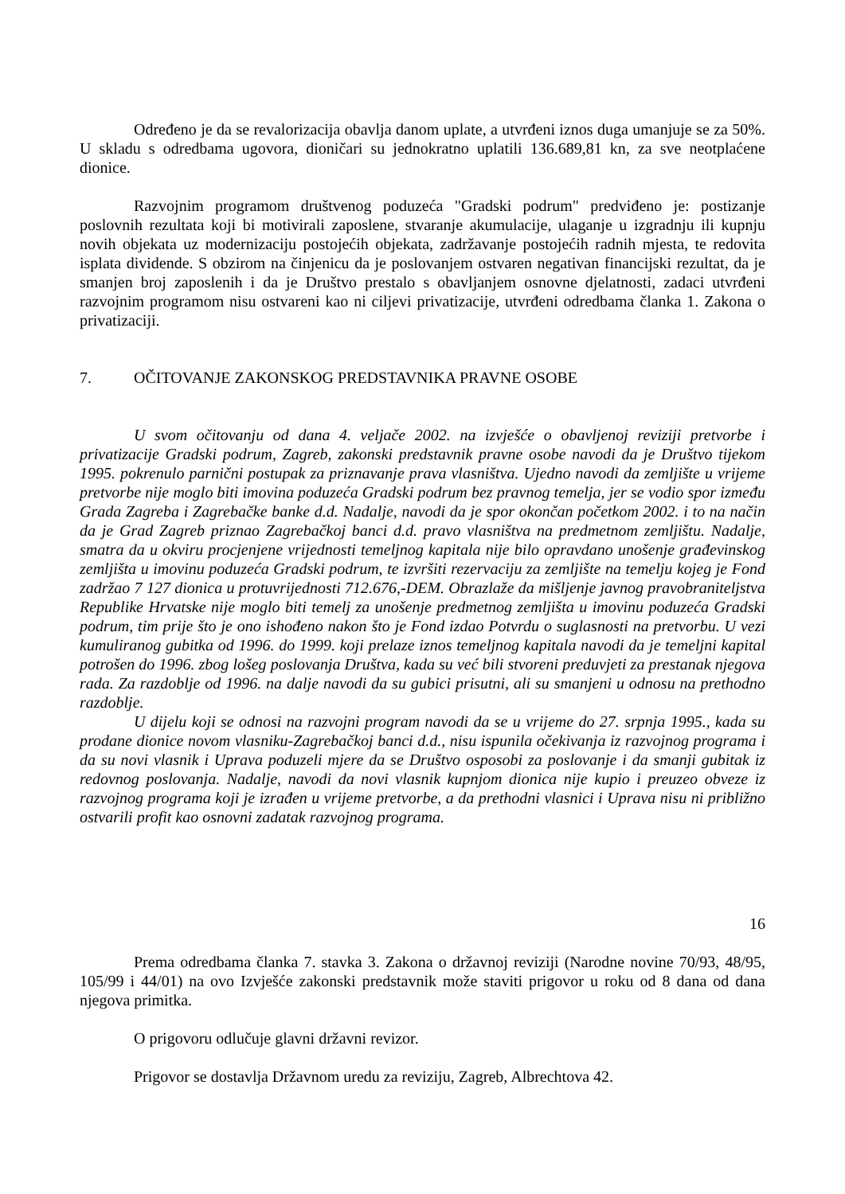Određeno je da se revalorizacija obavlja danom uplate, a utvrđeni iznos duga umanjuje se za 50%. U skladu s odredbama ugovora, dioničari su jednokratno uplatili 136.689,81 kn, za sve neotplaćene dionice.
Razvojnim programom društvenog poduzeća "Gradski podrum" predviđeno je: postizanje poslovnih rezultata koji bi motivirali zaposlene, stvaranje akumulacije, ulaganje u izgradnju ili kupnju novih objekata uz modernizaciju postojećih objekata, zadržavanje postojećih radnih mjesta, te redovita isplata dividende. S obzirom na činjenicu da je poslovanjem ostvaren negativan financijski rezultat, da je smanjen broj zaposlenih i da je Društvo prestalo s obavljanjem osnovne djelatnosti, zadaci utvrđeni razvojnim programom nisu ostvareni kao ni ciljevi privatizacije, utvrđeni odredbama članka 1. Zakona o privatizaciji.
7. OČITOVANJE ZAKONSKOG PREDSTAVNIKA PRAVNE OSOBE
U svom očitovanju od dana 4. veljače 2002. na izvješće o obavljenoj reviziji pretvorbe i privatizacije Gradski podrum, Zagreb, zakonski predstavnik pravne osobe navodi da je Društvo tijekom 1995. pokrenulo parnični postupak za priznavanje prava vlasništva. Ujedno navodi da zemljište u vrijeme pretvorbe nije moglo biti imovina poduzeća Gradski podrum bez pravnog temelja, jer se vodio spor između Grada Zagreba i Zagrebačke banke d.d. Nadalje, navodi da je spor okončan početkom 2002. i to na način da je Grad Zagreb priznao Zagrebačkoj banci d.d. pravo vlasništva na predmetnom zemljištu. Nadalje, smatra da u okviru procjenjene vrijednosti temeljnog kapitala nije bilo opravdano unošenje građevinskog zemljišta u imovinu poduzeća Gradski podrum, te izvršiti rezervaciju za zemljište na temelju kojeg je Fond zadržao 7 127 dionica u protuvrijednosti 712.676,-DEM. Obrazlaže da mišljenje javnog pravobraniteljstva Republike Hrvatske nije moglo biti temelj za unošenje predmetnog zemljišta u imovinu poduzeća Gradski podrum, tim prije što je ono ishođeno nakon što je Fond izdao Potvrdu o suglasnosti na pretvorbu. U vezi kumuliranog gubitka od 1996. do 1999. koji prelaze iznos temeljnog kapitala navodi da je temeljni kapital potrošen do 1996. zbog lošeg poslovanja Društva, kada su već bili stvoreni preduvjeti za prestanak njegova rada. Za razdoblje od 1996. na dalje navodi da su gubici prisutni, ali su smanjeni u odnosu na prethodno razdoblje.
U dijelu koji se odnosi na razvojni program navodi da se u vrijeme do 27. srpnja 1995., kada su prodane dionice novom vlasniku-Zagrebačkoj banci d.d., nisu ispunila očekivanja iz razvojnog programa i da su novi vlasnik i Uprava poduzeli mjere da se Društvo osposobi za poslovanje i da smanji gubitak iz redovnog poslovanja. Nadalje, navodi da novi vlasnik kupnjom dionica nije kupio i preuzeo obveze iz razvojnog programa koji je izrađen u vrijeme pretvorbe, a da prethodni vlasnici i Uprava nisu ni približno ostvarili profit kao osnovni zadatak razvojnog programa.
16
Prema odredbama članka 7. stavka 3. Zakona o državnoj reviziji (Narodne novine 70/93, 48/95, 105/99 i 44/01) na ovo Izvješće zakonski predstavnik može staviti prigovor u roku od 8 dana od dana njegova primitka.
O prigovoru odlučuje glavni državni revizor.
Prigovor se dostavlja Državnom uredu za reviziju, Zagreb, Albrechtova 42.